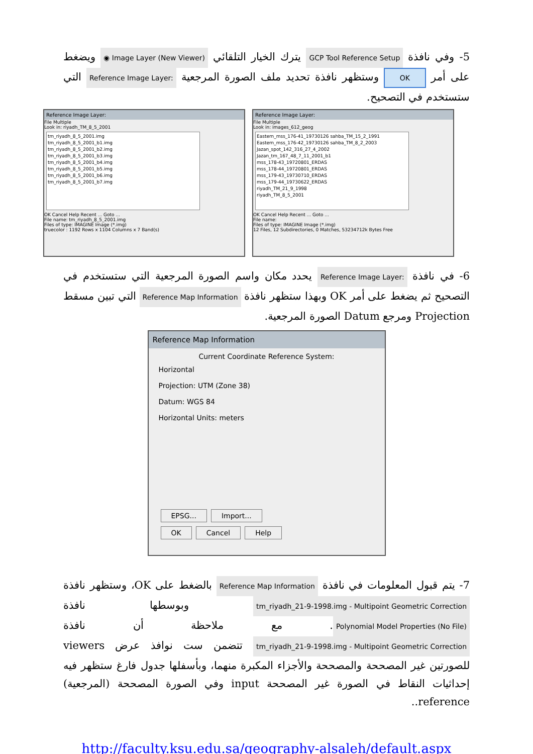5- وفي نافذة GCP Tool Reference Setup يترك الخيار التلقائي ◉ Image Layer (New Viewer) ويضغط على أمر OK وستظهر نافذة تحديد ملف الصورة المرجعية Reference Image Layer: التي ستستخدم في التصحيح.
Reference Image Layer:
File Multiple
Look in: riyadh_TM_8_5_2001
tm_riyadh_8_5_2001.img
tm_riyadh_8_5_2001_b1.img
tm_riyadh_8_5_2001_b2.img
tm_riyadh_8_5_2001_b3.img
tm_riyadh_8_5_2001_b4.img
tm_riyadh_8_5_2001_b5.img
tm_riyadh_8_5_2001_b6.img
tm_riyadh_8_5_2001_b7.img
OK Cancel Help Recent ... Goto ...
File name: tm_riyadh_8_5_2001.img
Files of type: IMAGINE Image (*.img)
truecolor : 1192 Rows x 1104 Columns x 7 Band(s)
Reference Image Layer:
File Multiple
Look in: images_612_geog
Eastern_mss_176-41_19730126 sahba_TM_15_2_1991
Eastern_mss_176-42_19730126 sahba_TM_8_2_2003
Jazan_spot_142_316_27_4_2002
Jazan_tm_167_48_7_11_2001_b1
mss_178-43_19720801_ERDAS
mss_178-44_19720801_ERDAS
mss_179-43_19730710_ERDAS
mss_179-44_19730622_ERDAS
riyadh_TM_21_9_1998
riyadh_TM_8_5_2001
OK Cancel Help Recent ... Goto ...
File name:
Files of type: IMAGINE Image (*.img)
12 Files, 12 Subdirectories, 0 Matches, 53234712k Bytes Free
6- في نافذة Reference Image Layer: يحدد مكان واسم الصورة المرجعية التي ستستخدم في التصحيح ثم يضغط على أمر OK وبهذا ستظهر نافذة Reference Map Information التي تبين مسقط Projection ومرجع Datum الصورة المرجعية.
Reference Map Information
Current Coordinate Reference System:
Horizontal
Projection: UTM (Zone 38)
Datum: WGS 84
Horizontal Units: meters
EPSG... Import...
OK Cancel Help
7- يتم قبول المعلومات في نافذة Reference Map Information بالضغط على OK، وستظهر نافذة tm_riyadh_21-9-1998.img - Multipoint Geometric Correction وبوسطها نافذة Polynomial Model Properties (No File). مع ملاحظة أن نافذة tm_riyadh_21-9-1998.img - Multipoint Geometric Correction تتضمن ست نوافذ عرض viewers للصورتين غير المصححة والمصححة والأجزاء المكبرة منهما، وبأسفلها جدول فارغ ستظهر فيه إحداثيات النقاط في الصورة غير المصححة input وفي الصورة المصححة (المرجعية) reference..
http://faculty.ksu.edu.sa/geography-alsaleh/default.aspx